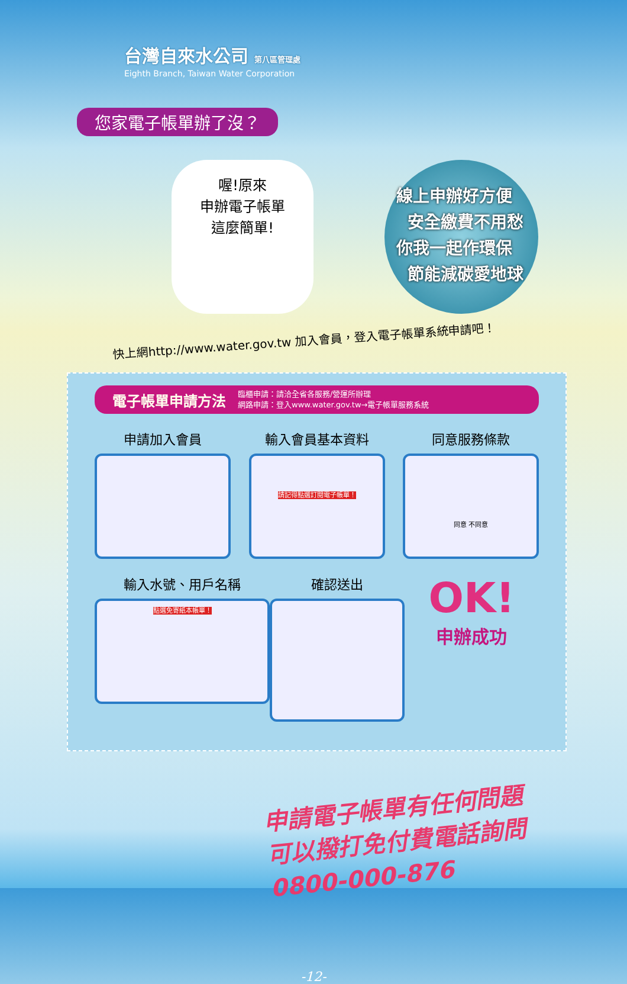台灣自來水公司 第八區管理處
Eighth Branch, Taiwan Water Corporation
您家電子帳單辦了沒？
喔!原來
申辦電子帳單
這麼簡單!
線上申辦好方便
安全繳費不用愁
你我一起作環保
節能減碳愛地球
快上網http://www.water.gov.tw 加入會員，登入電子帳單系統申請吧！
電子帳單申請方法 臨櫃申請：請洽全省各服務/營運所辦理
網路申請：登入www.water.gov.tw→電子帳單服務系統
申請加入會員 輸入會員基本資料
請記得點選訂閱電子帳單！
同意服務條款
同意 不同意
輸入水號、用戶名稱
點選免寄紙本帳單！
確認送出
OK!
申辦成功
申請電子帳單有任何問題
可以撥打免付費電話詢問
0800-000-876
-12-